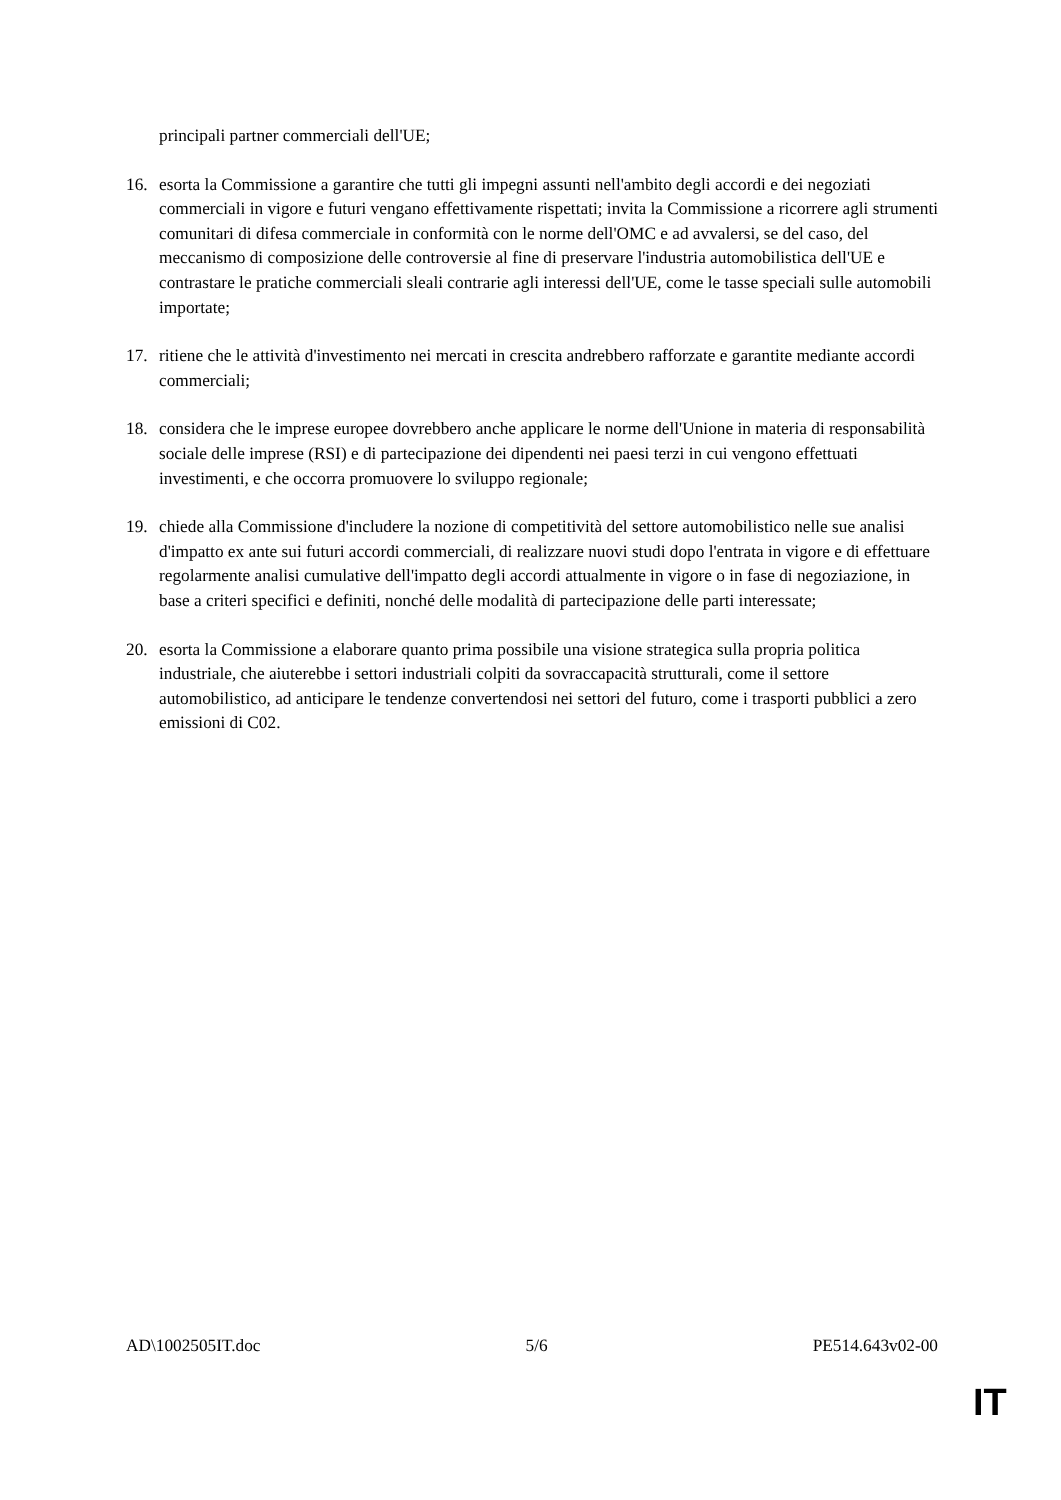principali partner commerciali dell'UE;
16. esorta la Commissione a garantire che tutti gli impegni assunti nell'ambito degli accordi e dei negoziati commerciali in vigore e futuri vengano effettivamente rispettati; invita la Commissione a ricorrere agli strumenti comunitari di difesa commerciale in conformità con le norme dell'OMC e ad avvalersi, se del caso, del meccanismo di composizione delle controversie al fine di preservare l'industria automobilistica dell'UE e contrastare le pratiche commerciali sleali contrarie agli interessi dell'UE, come le tasse speciali sulle automobili importate;
17. ritiene che le attività d'investimento nei mercati in crescita andrebbero rafforzate e garantite mediante accordi commerciali;
18. considera che le imprese europee dovrebbero anche applicare le norme dell'Unione in materia di responsabilità sociale delle imprese (RSI) e di partecipazione dei dipendenti nei paesi terzi in cui vengono effettuati investimenti, e che occorra promuovere lo sviluppo regionale;
19. chiede alla Commissione d'includere la nozione di competitività del settore automobilistico nelle sue analisi d'impatto ex ante sui futuri accordi commerciali, di realizzare nuovi studi dopo l'entrata in vigore e di effettuare regolarmente analisi cumulative dell'impatto degli accordi attualmente in vigore o in fase di negoziazione, in base a criteri specifici e definiti, nonché delle modalità di partecipazione delle parti interessate;
20. esorta la Commissione a elaborare quanto prima possibile una visione strategica sulla propria politica industriale, che aiuterebbe i settori industriali colpiti da sovraccapacità strutturali, come il settore automobilistico, ad anticipare le tendenze convertendosi nei settori del futuro, come i trasporti pubblici a zero emissioni di C02.
AD\1002505IT.doc 5/6 PE514.643v02-00
IT